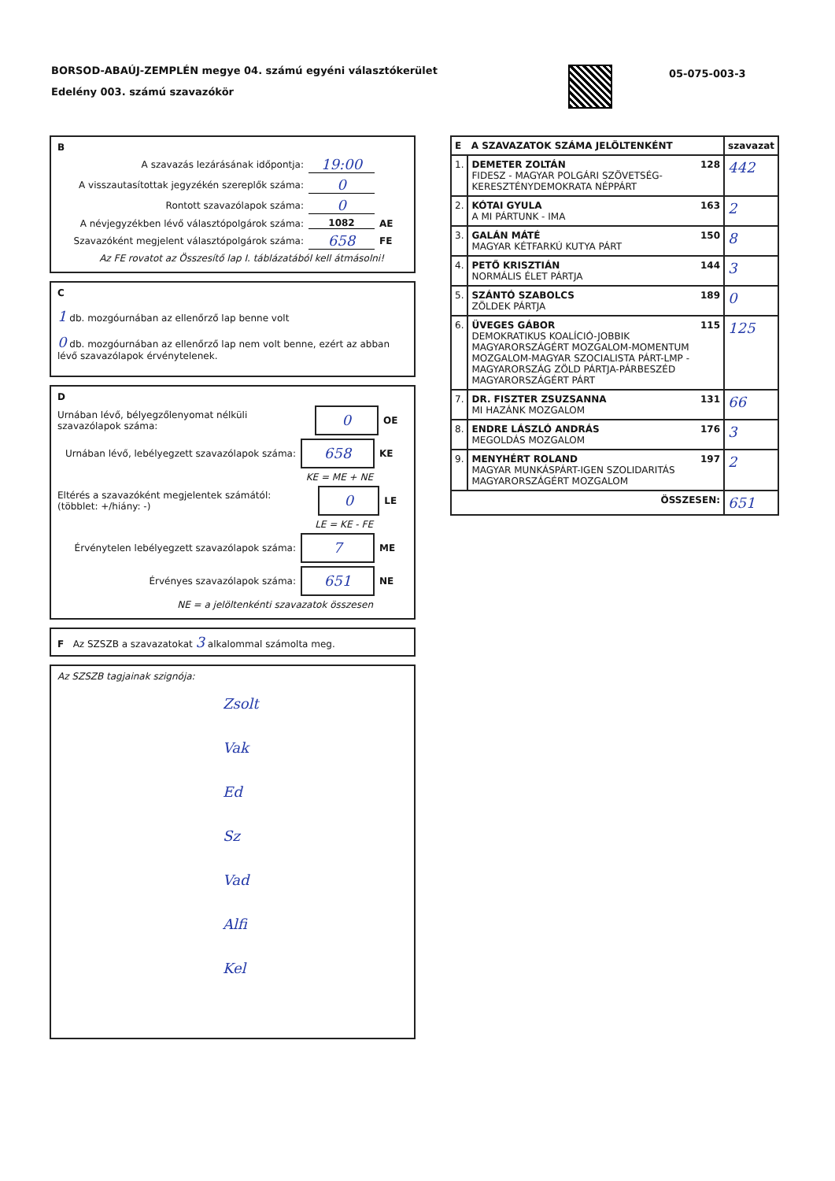BORSOD-ABAÚJ-ZEMPLÉN megye 04. számú egyéni választókerület
Edelény 003. számú szavazókör
05-075-003-3
B
A szavazás lezárásának időpontja: 19:00
A visszautasítottak jegyzékén szereplők száma: 0
Rontott szavazólapok száma: 0
A névjegyzékben lévő választópolgárok száma: 1082 AE
Szavazóként megjelent választópolgárok száma: 658 FE
Az FE rovatot az Összesítő lap I. táblázatából kell átmásolni!
C
1 db. mozgóurnában az ellenőrző lap benne volt
0 db. mozgóurnában az ellenőrző lap nem volt benne, ezért az abban lévő szavazólapok érvénytelenek.
D
Urnában lévő, bélyegzőlenyomat nélküli szavazólapok száma: 0 OE
Urnában lévő, lebélyegzett szavazólapok száma: 658 KE
KE = ME + NE
Eltérés a szavazóként megjelentek számától: (többlet: +/hiány: -) 0 LE
LE = KE - FE
Érvénytelen lebélyegzett szavazólapok száma: 7 ME
Érvényes szavazólapok száma: 651 NE
NE = a jelöltenkénti szavazatok összesen
F Az SZSZB a szavazatokat 3 alkalommal számolta meg.
Az SZSZB tagjainak szignója:
Zsolt
Vak
Ed
Sz
Vad
Alfi
Kel
| E A SZAVAZATOK SZÁMA JELÖLTENKÉNT | | szavazat |
| --- | --- | --- |
| 1. | DEMETER ZOLTÁN 128 FIDESZ - MAGYAR POLGÁRI SZÖVETSÉG-KERESZTÉNYDEMOKRATA NÉPPÁRT | 442 |
| 2. | KÓTAI GYULA 163 A MI PÁRTUNK - IMA | 2 |
| 3. | GALÁN MÁTÉ 150 MAGYAR KÉTFARKÚ KUTYA PÁRT | 8 |
| 4. | PETŐ KRISZTIÁN 144 NORMÁLIS ÉLET PÁRTJA | 3 |
| 5. | SZÁNTÓ SZABOLCS 189 ZÖLDEK PÁRTJA | 0 |
| 6. | ÜVEGES GÁBOR 115 DEMOKRATIKUS KOALÍCIÓ-JOBBIK MAGYARORSZÁGÉRT MOZGALOM-MOMENTUM MOZGALOM-MAGYAR SZOCIALISTA PÁRT-LMP - MAGYARORSZÁG ZÖLD PÁRTJA-PÁRBESZÉD MAGYARORSZÁGÉRT PÁRT | 125 |
| 7. | DR. FISZTER ZSUZSANNA 131 MI HAZÁNK MOZGALOM | 66 |
| 8. | ENDRE LÁSZLÓ ANDRÁS 176 MEGOLDÁS MOZGALOM | 3 |
| 9. | MENYHÉRT ROLAND 197 MAGYAR MUNKÁSPÁRT-IGEN SZOLIDARITÁS MAGYARORSZÁGÉRT MOZGALOM | 2 |
| ÖSSZESEN: | | 651 |